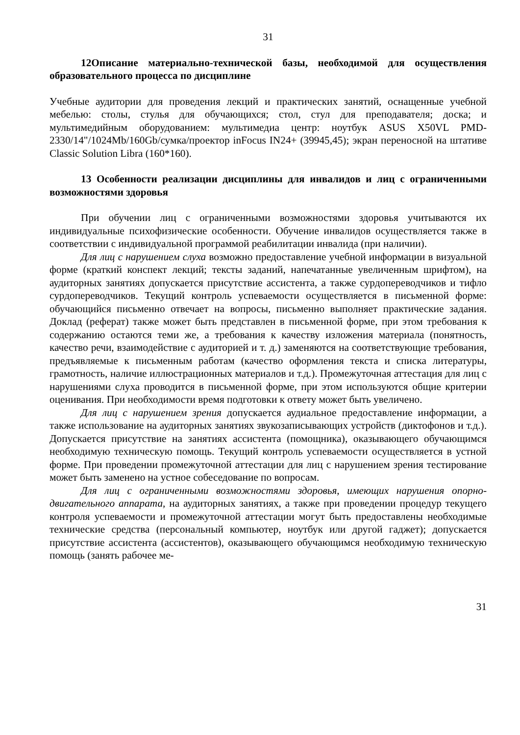31
12Описание материально-технической базы, необходимой для осуществления образовательного процесса по дисциплине
Учебные аудитории для проведения лекций и практических занятий, оснащенные учебной мебелью: столы, стулья для обучающихся; стол, стул для преподавателя; доска; и мультимедийным оборудованием: мультимедиа центр: ноутбук ASUS X50VL PMD-2330/14"/1024Mb/160Gb/сумка/проектор inFocus IN24+ (39945,45); экран переносной на штативе Classic Solution Libra (160*160).
13 Особенности реализации дисциплины для инвалидов и лиц с ограниченными возможностями здоровья
При обучении лиц с ограниченными возможностями здоровья учитываются их индивидуальные психофизические особенности. Обучение инвалидов осуществляется также в соответствии с индивидуальной программой реабилитации инвалида (при наличии).
Для лиц с нарушением слуха возможно предоставление учебной информации в визуальной форме (краткий конспект лекций; тексты заданий, напечатанные увеличенным шрифтом), на аудиторных занятиях допускается присутствие ассистента, а также сурдопереводчиков и тифло сурдопереводчиков. Текущий контроль успеваемости осуществляется в письменной форме: обучающийся письменно отвечает на вопросы, письменно выполняет практические задания. Доклад (реферат) также может быть представлен в письменной форме, при этом требования к содержанию остаются теми же, а требования к качеству изложения материала (понятность, качество речи, взаимодействие с аудиторией и т. д.) заменяются на соответствующие требования, предъявляемые к письменным работам (качество оформления текста и списка литературы, грамотность, наличие иллюстрационных материалов и т.д.). Промежуточная аттестация для лиц с нарушениями слуха проводится в письменной форме, при этом используются общие критерии оценивания. При необходимости время подготовки к ответу может быть увеличено.
Для лиц с нарушением зрения допускается аудиальное предоставление информации, а также использование на аудиторных занятиях звукозаписывающих устройств (диктофонов и т.д.). Допускается присутствие на занятиях ассистента (помощника), оказывающего обучающимся необходимую техническую помощь. Текущий контроль успеваемости осуществляется в устной форме. При проведении промежуточной аттестации для лиц с нарушением зрения тестирование может быть заменено на устное собеседование по вопросам.
Для лиц с ограниченными возможностями здоровья, имеющих нарушения опорно-двигательного аппарата, на аудиторных занятиях, а также при проведении процедур текущего контроля успеваемости и промежуточной аттестации могут быть предоставлены необходимые технические средства (персональный компьютер, ноутбук или другой гаджет); допускается присутствие ассистента (ассистентов), оказывающего обучающимся необходимую техническую помощь (занять рабочее ме-
31